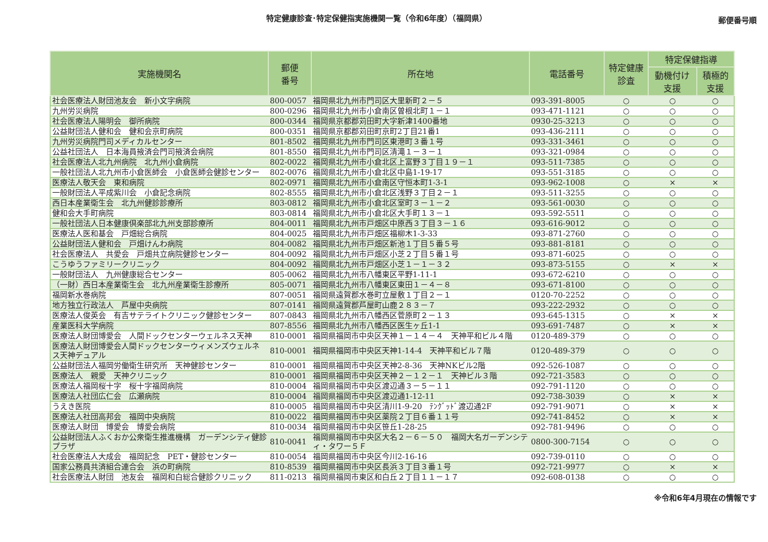特定健康診査･特定保健指実施機関一覧（令和6年度）（福岡県）
郵便番号順
| 実施機関名 | 郵便 番号 | 所在地 | 電話番号 | 特定健康 診査 | 特定保健指導 | |
| --- | --- | --- | --- | --- | --- | --- |
| | | | | | 動機付け 支援 | 積極的 支援 |
| 社会医療法人財団池友会 新小文字病院 | 800-0057 | 福岡県北九州市門司区大里新町２－５ | 093-391-8005 | ○ | ○ | ○ |
| 九州労災病院 | 800-0296 | 福岡県北九州市小倉南区曽根北町１－１ | 093-471-1121 | ○ | ○ | ○ |
| 社会医療法人陽明会 御所病院 | 800-0344 | 福岡県京都郡苅田町大字新津1400番地 | 0930-25-3213 | ○ | ○ | ○ |
| 公益財団法人健和会 健和会京町病院 | 800-0351 | 福岡県京都郡苅田町京町2丁目21番1 | 093-436-2111 | ○ | ○ | ○ |
| 九州労災病院門司メディカルセンター | 801-8502 | 福岡県北九州市門司区東港町３番１号 | 093-331-3461 | ○ | ○ | ○ |
| 公益社団法人 日本海員掖済会門司掖済会病院 | 801-8550 | 福岡県北九州市門司区清滝１－３－１ | 093-321-0984 | ○ | ○ | ○ |
| 社会医療法人北九州病院 北九州小倉病院 | 802-0022 | 福岡県北九州市小倉北区上富野３丁目１９－１ | 093-511-7385 | ○ | ○ | ○ |
| 一般社団法人北九州市小倉医師会 小倉医師会健診センター | 802-0076 | 福岡県北九州市小倉北区中島1-19-17 | 093-551-3185 | ○ | ○ | ○ |
| 医療法人敬天会 東和病院 | 802-0971 | 福岡県北九州市小倉南区守恒本町1-3-1 | 093-962-1008 | ○ | × | × |
| 一般財団法人平成紫川会 小倉記念病院 | 802-8555 | 福岡県北九州市小倉北区浅野３丁目２－１ | 093-511-3255 | ○ | ○ | ○ |
| 西日本産業衛生会 北九州健診診療所 | 803-0812 | 福岡県北九州市小倉北区室町３－１－２ | 093-561-0030 | ○ | ○ | ○ |
| 健和会大手町病院 | 803-0814 | 福岡県北九州市小倉北区大手町１３－１ | 093-592-5511 | ○ | ○ | ○ |
| 一般社団法人日本健康倶楽部北九州支部診療所 | 804-0011 | 福岡県北九州市戸畑区中原西３丁目３－１６ | 093-616-9012 | ○ | ○ | ○ |
| 医療法人医和基会 戸畑総合病院 | 804-0025 | 福岡県北九州市戸畑区福柳木1-3-33 | 093-871-2760 | ○ | ○ | ○ |
| 公益財団法人健和会 戸畑けんわ病院 | 804-0082 | 福岡県北九州市戸畑区新池１丁目５番５号 | 093-881-8181 | ○ | ○ | ○ |
| 社会医療法人 共愛会 戸畑共立病院健診センター | 804-0092 | 福岡県北九州市戸畑区小芝２丁目５番１号 | 093-871-6025 | ○ | ○ | ○ |
| こうゆうファミリークリニック | 804-0092 | 福岡県北九州市戸畑区小芝１－１－３２ | 093-873-5155 | ○ | × | × |
| 一般財団法人 九州健康総合センター | 805-0062 | 福岡県北九州市八幡東区平野1-11-1 | 093-672-6210 | ○ | ○ | ○ |
| （一財）西日本産業衛生会 北九州産業衛生診療所 | 805-0071 | 福岡県北九州市八幡東区東田１－４－８ | 093-671-8100 | ○ | ○ | ○ |
| 福岡新水巻病院 | 807-0051 | 福岡県遠賀郡水巻町立屋敷１丁目２－１ | 0120-70-2252 | ○ | ○ | ○ |
| 地方独立行政法人 芦屋中央病院 | 807-0141 | 福岡県遠賀郡芦屋町山鹿２８３－７ | 093-222-2932 | ○ | ○ | ○ |
| 医療法人俊英会 有吉サテライトクリニック健診センター | 807-0843 | 福岡県北九州市八幡西区菅原町２－１３ | 093-645-1315 | ○ | × | × |
| 産業医科大学病院 | 807-8556 | 福岡県北九州市八幡西区医生ヶ丘1-1 | 093-691-7487 | ○ | × | × |
| 医療法人財団博愛会 人間ドックセンターウェルネス天神 | 810-0001 | 福岡県福岡市中央区天神１－１４－４ 天神平和ビル４階 | 0120-489-379 | ○ | ○ | ○ |
| 医療法人財団博愛会人間ドックセンターウィメンズウェルネス天神デュアル | 810-0001 | 福岡県福岡市中央区天神1-14-4 天神平和ビル７階 | 0120-489-379 | ○ | ○ | ○ |
| 公益財団法人福岡労働衛生研究所 天神健診センター | 810-0001 | 福岡県福岡市中央区天神2-8-36 天神NKビル2階 | 092-526-1087 | ○ | ○ | ○ |
| 医療法人 親愛 天神クリニック | 810-0001 | 福岡県福岡市中央区天神２－１２－１ 天神ビル３階 | 092-721-3583 | ○ | ○ | ○ |
| 医療法人福岡桜十字 桜十字福岡病院 | 810-0004 | 福岡県福岡市中央区渡辺通３－５－１１ | 092-791-1120 | ○ | ○ | ○ |
| 医療法人社団広仁会 広瀬病院 | 810-0004 | 福岡県福岡市中央区渡辺通1-12-11 | 092-738-3039 | ○ | × | × |
| うえき医院 | 810-0005 | 福岡県福岡市中央区清川1-9-20 ﾃﾝｸﾞｯﾄﾞ渡辺通2F | 092-791-9071 | ○ | × | × |
| 医療法人社団高邦会 福岡中央病院 | 810-0022 | 福岡県福岡市中央区薬院２丁目６番１１号 | 092-741-8452 | ○ | × | × |
| 医療法人財団 博愛会 博愛会病院 | 810-0034 | 福岡県福岡市中央区笹丘1-28-25 | 092-781-9496 | ○ | ○ | ○ |
| 公益財団法人ふくおか公衆衛生推進機構 ガーデンシティ健診プラザ | 810-0041 | 福岡県福岡市中央区大名２－６－５０ 福岡大名ガーデンシティ・タワー５Ｆ | 0800-300-7154 | ○ | ○ | ○ |
| 社会医療法人大成会 福岡記念 PET・健診センター | 810-0054 | 福岡県福岡市中央区今川2-16-16 | 092-739-0110 | ○ | ○ | ○ |
| 国家公務員共済組合連合会 浜の町病院 | 810-8539 | 福岡県福岡市中央区長浜３丁目３番１号 | 092-721-9977 | ○ | × | × |
| 社会医療法人財団 池友会 福岡和白総合健診クリニック | 811-0213 | 福岡県福岡市東区和白丘２丁目１１－１７ | 092-608-0138 | ○ | ○ | ○ |
※令和6年4月現在の情報です